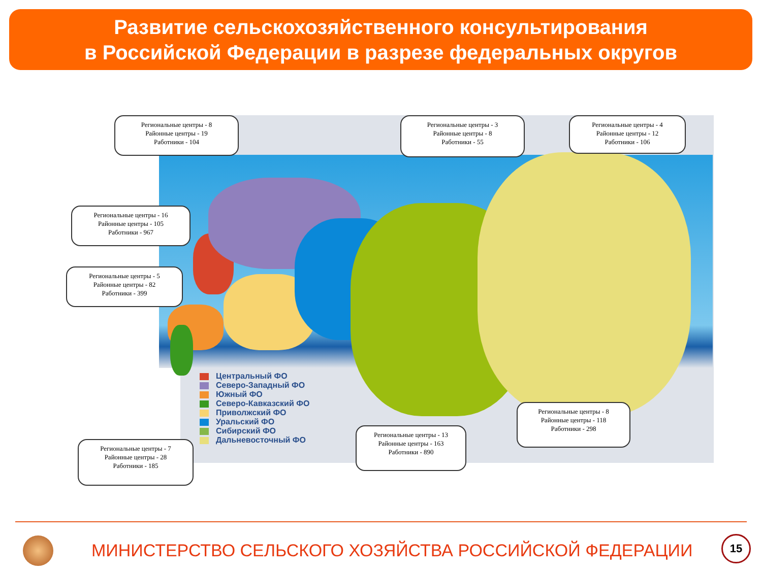Развитие сельскохозяйственного консультирования
в Российской Федерации в разрезе федеральных округов
Региональные центры - 8
Районные центры - 19
Работники - 104
Региональные центры - 3
Районные центры - 8
Работники - 55
Региональные центры - 4
Районные центры - 12
Работники - 106
Региональные центры - 16
Районные центры - 105
Работники - 967
Региональные центры - 5
Районные центры - 82
Работники - 399
Региональные центры - 7
Районные центры - 28
Работники - 185
Региональные центры - 13
Районные центры - 163
Работники - 890
Региональные центры - 8
Районные центры - 118
Работники - 298
Центральный ФО
Северо-Западный ФО
Южный ФО
Северо-Кавказский ФО
Приволжский ФО
Уральский ФО
Сибирский ФО
Дальневосточный ФО
МИНИСТЕРСТВО СЕЛЬСКОГО ХОЗЯЙСТВА РОССИЙСКОЙ ФЕДЕРАЦИИ
15